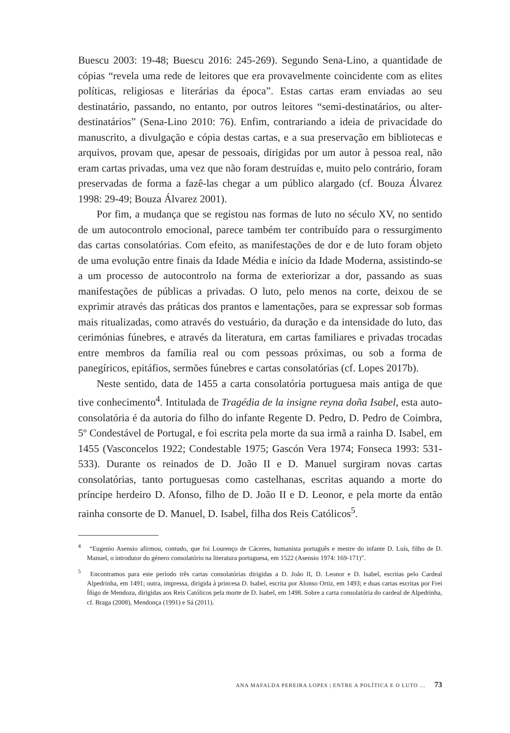Buescu 2003: 19-48; Buescu 2016: 245-269). Segundo Sena-Lino, a quantidade de cópias “revela uma rede de leitores que era provavelmente coincidente com as elites políticas, religiosas e literárias da época”. Estas cartas eram enviadas ao seu destinatário, passando, no entanto, por outros leitores “semi-destinatários, ou alter-destinatários” (Sena-Lino 2010: 76). Enfim, contrariando a ideia de privacidade do manuscrito, a divulgação e cópia destas cartas, e a sua preservação em bibliotecas e arquivos, provam que, apesar de pessoais, dirigidas por um autor à pessoa real, não eram cartas privadas, uma vez que não foram destruídas e, muito pelo contrário, foram preservadas de forma a fazê-las chegar a um público alargado (cf. Bouza Álvarez 1998: 29-49; Bouza Álvarez 2001).
Por fim, a mudança que se registou nas formas de luto no século XV, no sentido de um autocontrolo emocional, parece também ter contribuído para o ressurgimento das cartas consolatórias. Com efeito, as manifestações de dor e de luto foram objeto de uma evolução entre finais da Idade Média e início da Idade Moderna, assistindo-se a um processo de autocontrolo na forma de exteriorizar a dor, passando as suas manifestações de públicas a privadas. O luto, pelo menos na corte, deixou de se exprimir através das práticas dos prantos e lamentações, para se expressar sob formas mais ritualizadas, como através do vestuário, da duração e da intensidade do luto, das cerimónias fúnebres, e através da literatura, em cartas familiares e privadas trocadas entre membros da família real ou com pessoas próximas, ou sob a forma de panegíricos, epitáfios, sermões fúnebres e cartas consolatórias (cf. Lopes 2017b).
Neste sentido, data de 1455 a carta consolatória portuguesa mais antiga de que tive conhecimento<sup>4</sup>. Intitulada de Tragédia de la insigne reyna doña Isabel, esta auto-consolatória é da autoria do filho do infante Regente D. Pedro, D. Pedro de Coimbra, 5º Condestável de Portugal, e foi escrita pela morte da sua irmã a rainha D. Isabel, em 1455 (Vasconcelos 1922; Condestable 1975; Gascón Vera 1974; Fonseca 1993: 531-533). Durante os reinados de D. João II e D. Manuel surgiram novas cartas consolatórias, tanto portuguesas como castelhanas, escritas aquando a morte do príncipe herdeiro D. Afonso, filho de D. João II e D. Leonor, e pela morte da então rainha consorte de D. Manuel, D. Isabel, filha dos Reis Católicos<sup>5</sup>.
<sup>4</sup> “Eugenio Asensio afirmou, contudo, que foi Lourenço de Cáceres, humanista português e mestre do infante D. Luís, filho de D. Manuel, o introdutor do género consolatório na literatura portuguesa, em 1522 (Asensio 1974: 169-171)”.
<sup>5</sup> Encontramos para este período três cartas consolatórias dirigidas a D. João II, D. Leonor e D. Isabel, escritas pelo Cardeal Alpedrinha, em 1491; outra, impressa, dirigida à princesa D. Isabel, escrita por Alonso Ortiz, em 1493; e duas cartas escritas por Frei Íñigo de Mendoza, dirigidas aos Reis Católicos pela morte de D. Isabel, em 1498. Sobre a carta consolatória do cardeal de Alpedrinha, cf. Braga (2008), Mendonça (1991) e Sá (2011).
ANA MAFALDA PEREIRA LOPES | ENTRE A POLÍTICA E O LUTO … 73